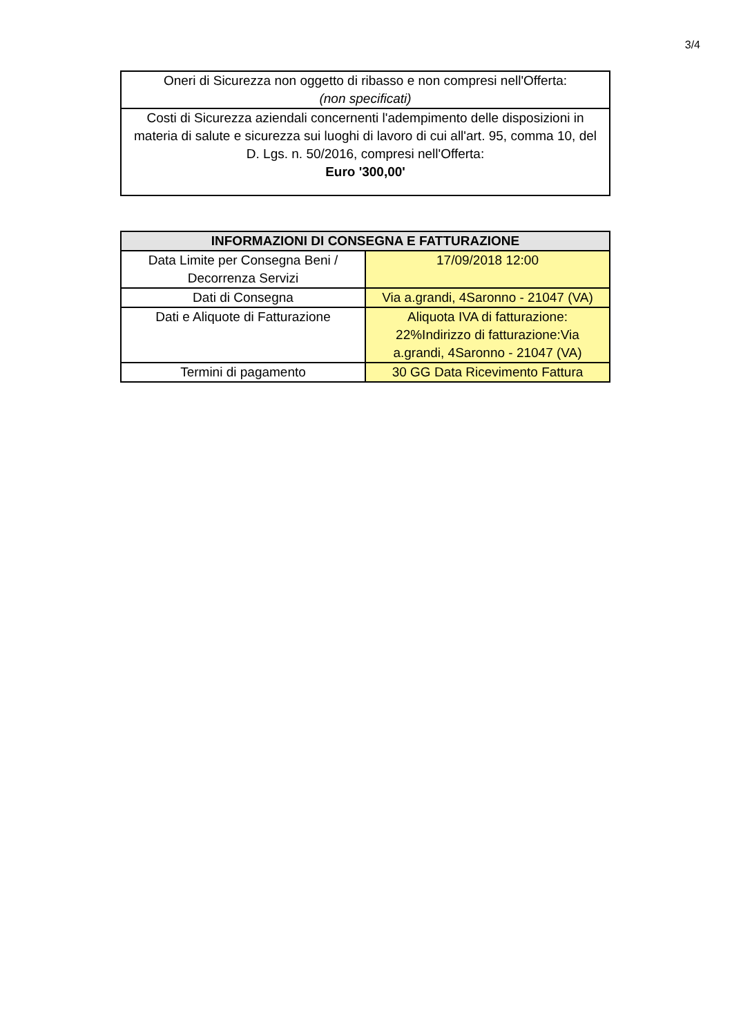3/4
| Oneri di Sicurezza non oggetto di ribasso e non compresi nell'Offerta: (non specificati) |
| Costi di Sicurezza aziendali concernenti l'adempimento delle disposizioni in materia di salute e sicurezza sui luoghi di lavoro di cui all'art. 95, comma 10, del D. Lgs. n. 50/2016, compresi nell'Offerta: Euro '300,00' |
| INFORMAZIONI DI CONSEGNA E FATTURAZIONE | |
| --- | --- |
| Data Limite per Consegna Beni / Decorrenza Servizi | 17/09/2018 12:00 |
| Dati di Consegna | Via a.grandi, 4Saronno - 21047 (VA) |
| Dati e Aliquote di Fatturazione | Aliquota IVA di fatturazione: 22%Indirizzo di fatturazione:Via a.grandi, 4Saronno - 21047 (VA) |
| Termini di pagamento | 30 GG Data Ricevimento Fattura |